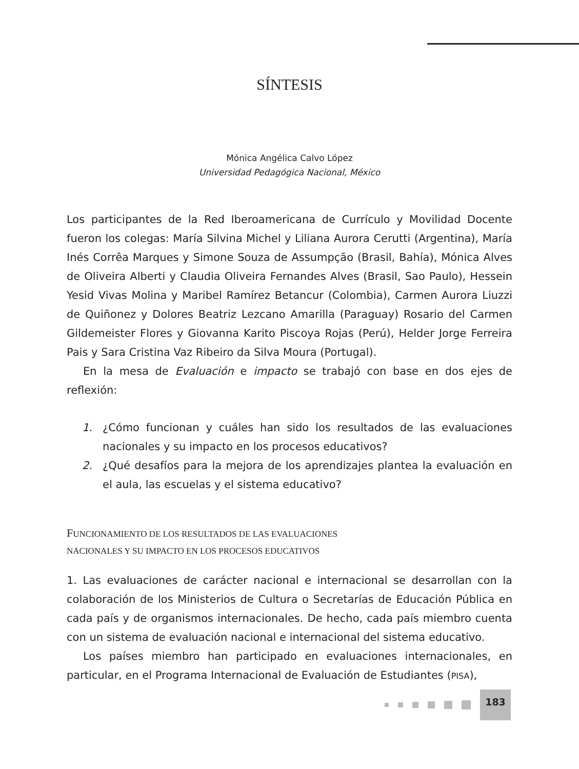SÍNTESIS
Mónica Angélica Calvo López
Universidad Pedagógica Nacional, México
Los participantes de la Red Iberoamericana de Currículo y Movilidad Docente fueron los colegas: María Silvina Michel y Liliana Aurora Cerutti (Argentina), María Inés Corrêa Marques y Simone Souza de Assumpção (Brasil, Bahía), Mónica Alves de Oliveira Alberti y Claudia Oliveira Fernandes Alves (Brasil, Sao Paulo), Hessein Yesid Vivas Molina y Maribel Ramírez Betancur (Colombia), Carmen Aurora Liuzzi de Quiñonez y Dolores Beatriz Lezcano Amarilla (Paraguay) Rosario del Carmen Gildemeister Flores y Giovanna Karito Piscoya Rojas (Perú), Helder Jorge Ferreira Pais y Sara Cristina Vaz Ribeiro da Silva Moura (Portugal).
En la mesa de Evaluación e impacto se trabajó con base en dos ejes de reflexión:
1. ¿Cómo funcionan y cuáles han sido los resultados de las evaluaciones nacionales y su impacto en los procesos educativos?
2. ¿Qué desafíos para la mejora de los aprendizajes plantea la evaluación en el aula, las escuelas y el sistema educativo?
FUNCIONAMIENTO DE LOS RESULTADOS DE LAS EVALUACIONES
NACIONALES Y SU IMPACTO EN LOS PROCESOS EDUCATIVOS
1. Las evaluaciones de carácter nacional e internacional se desarrollan con la colaboración de los Ministerios de Cultura o Secretarías de Educación Pública en cada país y de organismos internacionales. De hecho, cada país miembro cuenta con un sistema de evaluación nacional e internacional del sistema educativo.
Los países miembro han participado en evaluaciones internacionales, en particular, en el Programa Internacional de Evaluación de Estudiantes (PISA),
183